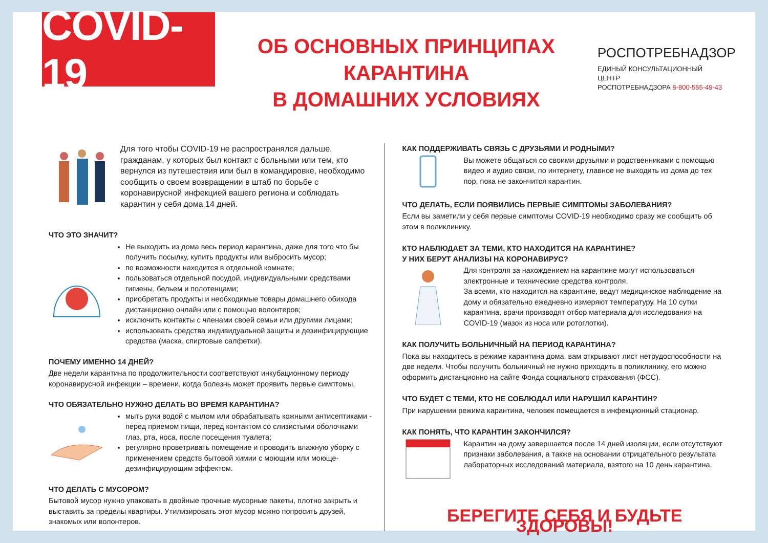COVID-19
ОБ ОСНОВНЫХ ПРИНЦИПАХ КАРАНТИНА
В ДОМАШНИХ УСЛОВИЯХ
РОСПОТРЕБНАДЗОР
ЕДИНЫЙ КОНСУЛЬТАЦИОННЫЙ ЦЕНТР
РОСПОТРЕБНАДЗОРА 8-800-555-49-43
Для того чтобы COVID-19 не распространялся дальше, гражданам, у которых был контакт с больными или тем, кто вернулся из путешествия или был в командировке, необходимо сообщить о своем возвращении в штаб по борьбе с коронавирусной инфекцией вашего региона и соблюдать карантин у себя дома 14 дней.
ЧТО ЭТО ЗНАЧИТ?
Не выходить из дома весь период карантина, даже для того что бы получить посылку, купить продукты или выбросить мусор;
по возможности находится в отдельной комнате;
пользоваться отдельной посудой, индивидуальными средствами гигиены, бельем и полотенцами;
приобретать продукты и необходимые товары домашнего обихода дистанционно онлайн или с помощью волонтеров;
исключить контакты с членами своей семьи или другими лицами;
использовать средства индивидуальной защиты и дезинфицирующие средства (маска, спиртовые салфетки).
ПОЧЕМУ ИМЕННО 14 ДНЕЙ?
Две недели карантина по продолжительности соответствуют инкубационному периоду коронавирусной инфекции – времени, когда болезнь может проявить первые симптомы.
ЧТО ОБЯЗАТЕЛЬНО НУЖНО ДЕЛАТЬ ВО ВРЕМЯ КАРАНТИНА?
мыть руки водой с мылом или обрабатывать кожными антисептиками - перед приемом пищи, перед контактом со слизистыми оболочками глаз, рта, носа, после посещения туалета;
регулярно проветривать помещение и проводить влажную уборку с применением средств бытовой химии с моющим или моюще-дезинфицирующим эффектом.
ЧТО ДЕЛАТЬ С МУСОРОМ?
Бытовой мусор нужно упаковать в двойные прочные мусорные пакеты, плотно закрыть и выставить за пределы квартиры. Утилизировать этот мусор можно попросить друзей, знакомых или волонтеров.
КАК ПОДДЕРЖИВАТЬ СВЯЗЬ С ДРУЗЬЯМИ И РОДНЫМИ?
Вы можете общаться со своими друзьями и родственниками с помощью видео и аудио связи, по интернету, главное не выходить из дома до тех пор, пока не закончится карантин.
ЧТО ДЕЛАТЬ, ЕСЛИ ПОЯВИЛИСЬ ПЕРВЫЕ СИМПТОМЫ ЗАБОЛЕВАНИЯ?
Если вы заметили у себя первые симптомы COVID-19 необходимо сразу же сообщить об этом в поликлинику.
КТО НАБЛЮДАЕТ ЗА ТЕМИ, КТО НАХОДИТСЯ НА КАРАНТИНЕ?
У НИХ БЕРУТ АНАЛИЗЫ НА КОРОНАВИРУС?
Для контроля за нахождением на карантине могут использоваться электронные и технические средства контроля.
За всеми, кто находится на карантине, ведут медицинское наблюдение на дому и обязательно ежедневно измеряют температуру. На 10 сутки карантина, врачи производят отбор материала для исследования на COVID-19 (мазок из носа или ротоглотки).
КАК ПОЛУЧИТЬ БОЛЬНИЧНЫЙ НА ПЕРИОД КАРАНТИНА?
Пока вы находитесь в режиме карантина дома, вам открывают лист нетрудоспособности на две недели. Чтобы получить больничный не нужно приходить в поликлинику, его можно оформить дистанционно на сайте Фонда социального страхования (ФСС).
ЧТО БУДЕТ С ТЕМИ, КТО НЕ СОБЛЮДАЛ ИЛИ НАРУШИЛ КАРАНТИН?
При нарушении режима карантина, человек помещается в инфекционный стационар.
КАК ПОНЯТЬ, ЧТО КАРАНТИН ЗАКОНЧИЛСЯ?
Карантин на дому завершается после 14 дней изоляции, если отсутствуют признаки заболевания, а также на основании отрицательного результата лабораторных исследований материала, взятого на 10 день карантина.
БЕРЕГИТЕ СЕБЯ И БУДЬТЕ ЗДОРОВЫ!